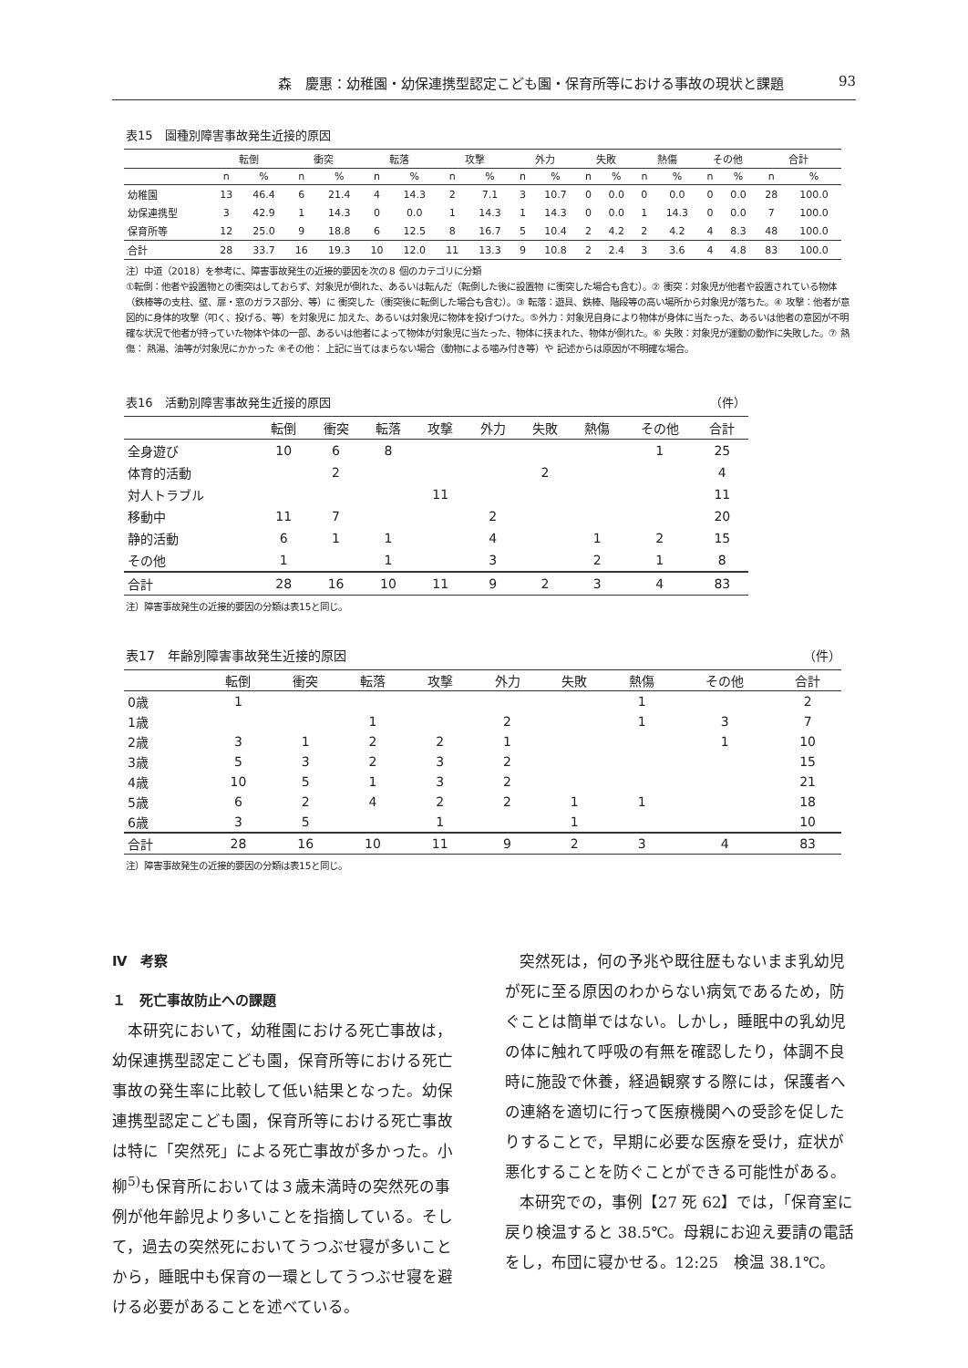森　慶惠：幼稚園・幼保連携型認定こども園・保育所等における事故の現状と課題 93
表15　園種別障害事故発生近接的原因
| | 転倒 | | 衝突 | | 転落 | | 攻撃 | | 外力 | | 失敗 | | 熱傷 | | その他 | | 合計 | |
| --- | --- | --- | --- | --- | --- | --- | --- | --- | --- | --- | --- | --- | --- | --- | --- | --- | --- | --- |
| | n | % | n | % | n | % | n | % | n | % | n | % | n | % | n | % | n | % |
| 幼稚園 | 13 | 46.4 | 6 | 21.4 | 4 | 14.3 | 2 | 7.1 | 3 | 10.7 | 0 | 0.0 | 0 | 0.0 | 0 | 0.0 | 28 | 100.0 |
| 幼保連携型 | 3 | 42.9 | 1 | 14.3 | 0 | 0.0 | 1 | 14.3 | 1 | 14.3 | 0 | 0.0 | 1 | 14.3 | 0 | 0.0 | 7 | 100.0 |
| 保育所等 | 12 | 25.0 | 9 | 18.8 | 6 | 12.5 | 8 | 16.7 | 5 | 10.4 | 2 | 4.2 | 2 | 4.2 | 4 | 8.3 | 48 | 100.0 |
| 合計 | 28 | 33.7 | 16 | 19.3 | 10 | 12.0 | 11 | 13.3 | 9 | 10.8 | 2 | 2.4 | 3 | 3.6 | 4 | 4.8 | 83 | 100.0 |
注）中道（2018）を参考に、障害事故発生の近接的要因を次の８ 個のカテゴリに分類
①転倒：他者や設置物との衝突はしておらず、対象児が倒れた、あるいは転んだ（転倒した後に設置物 に衝突した場合も含む）。② 衝突：対象児が他者や設置されている物体 （鉄棒等の支柱、壁、扉・窓のガラス部分、等）に 衝突した（衝突後に転倒した場合も含む）。③ 転落：遊具、鉄棒、階段等の高い場所から対象児が落ちた。④ 攻撃：他者が意 図的に身体的攻撃（叩く、投げる、等）を対象児に 加えた、あるいは対象児に物体を投げつけた。⑤外力：対象児自身により物体が身体に当たった、あるいは他者の意図が不明確な状況で他者が持っていた物体や体の一部、あるいは他者によって物体が対象児に当たった、物体に挟まれた、物体が倒れた。⑥ 失敗：対象児が運動の動作に失敗した。⑦ 熱傷： 熱湯、油等が対象児にかかった ⑧その他： 上記に当てはまらない場合（動物による噛み付き等）や 記述からは原因が不明確な場合。
表16　活動別障害事故発生近接的原因 （件）
| | 転倒 | 衝突 | 転落 | 攻撃 | 外力 | 失敗 | 熱傷 | その他 | 合計 |
| --- | --- | --- | --- | --- | --- | --- | --- | --- | --- |
| 全身遊び | 10 | 6 | 8 | | | | | 1 | 25 |
| 体育的活動 | | 2 | | | | 2 | | | 4 |
| 対人トラブル | | | | 11 | | | | | 11 |
| 移動中 | 11 | 7 | | | 2 | | | | 20 |
| 静的活動 | 6 | 1 | 1 | | 4 | | 1 | 2 | 15 |
| その他 | 1 | | 1 | | 3 | | 2 | 1 | 8 |
| 合計 | 28 | 16 | 10 | 11 | 9 | 2 | 3 | 4 | 83 |
注）障害事故発生の近接的要因の分類は表15と同じ。
表17　年齢別障害事故発生近接的原因 （件）
| | 転倒 | 衝突 | 転落 | 攻撃 | 外力 | 失敗 | 熱傷 | その他 | 合計 |
| --- | --- | --- | --- | --- | --- | --- | --- | --- | --- |
| 0歳 | 1 | | | | | | 1 | | 2 |
| 1歳 | | | 1 | | 2 | | 1 | 3 | 7 |
| 2歳 | 3 | 1 | 2 | 2 | 1 | | | 1 | 10 |
| 3歳 | 5 | 3 | 2 | 3 | 2 | | | | 15 |
| 4歳 | 10 | 5 | 1 | 3 | 2 | | | | 21 |
| 5歳 | 6 | 2 | 4 | 2 | 2 | 1 | 1 | | 18 |
| 6歳 | 3 | 5 | | 1 | | 1 | | | 10 |
| 合計 | 28 | 16 | 10 | 11 | 9 | 2 | 3 | 4 | 83 |
注）障害事故発生の近接的要因の分類は表15と同じ。
Ⅳ　考察
１　死亡事故防止への課題
本研究において，幼稚園における死亡事故は，幼保連携型認定こども園，保育所等における死亡事故の発生率に比較して低い結果となった。幼保連携型認定こども園，保育所等における死亡事故は特に「突然死」による死亡事故が多かった。小柳<sup>5)</sup>も保育所においては３歳未満時の突然死の事例が他年齢児より多いことを指摘している。そして，過去の突然死においてうつぶせ寝が多いことから，睡眠中も保育の一環としてうつぶせ寝を避ける必要があることを述べている。
突然死は，何の予兆や既往歴もないまま乳幼児が死に至る原因のわからない病気であるため，防ぐことは簡単ではない。しかし，睡眠中の乳幼児の体に触れて呼吸の有無を確認したり，体調不良時に施設で休養，経過観察する際には，保護者への連絡を適切に行って医療機関への受診を促したりすることで，早期に必要な医療を受け，症状が悪化することを防ぐことができる可能性がある。
本研究での，事例【27 死 62】では，「保育室に戻り検温すると 38.5℃。母親にお迎え要請の電話をし，布団に寝かせる。12:25　検温 38.1℃。